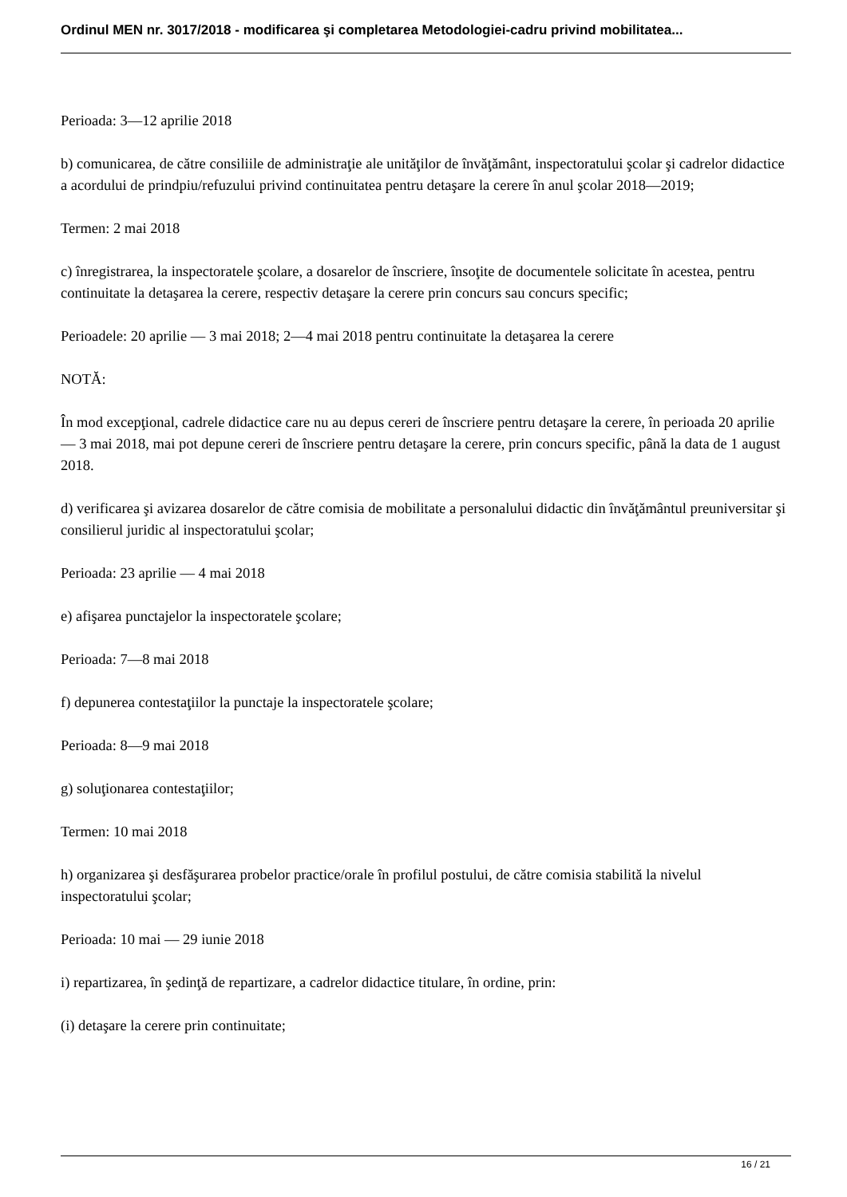Ordinul MEN nr. 3017/2018 - modificarea şi completarea Metodologiei-cadru privind mobilitatea...
Perioada: 3—12 aprilie 2018
b) comunicarea, de către consiliile de administraţie ale unităţilor de învăţământ, inspectoratului şcolar şi cadrelor didactice a acordului de prindpiu/refuzului privind continuitatea pentru detaşare la cerere în anul şcolar 2018—2019;
Termen: 2 mai 2018
c) înregistrarea, la inspectoratele şcolare, a dosarelor de înscriere, însoţite de documentele solicitate în acestea, pentru continuitate la detaşarea la cerere, respectiv detaşare la cerere prin concurs sau concurs specific;
Perioadele: 20 aprilie — 3 mai 2018; 2—4 mai 2018 pentru continuitate la detaşarea la cerere
NOTĂ:
În mod excepţional, cadrele didactice care nu au depus cereri de înscriere pentru detaşare la cerere, în perioada 20 aprilie — 3 mai 2018, mai pot depune cereri de înscriere pentru detaşare la cerere, prin concurs specific, până la data de 1 august 2018.
d) verificarea şi avizarea dosarelor de către comisia de mobilitate a personalului didactic din învăţământul preuniversitar şi consilierul juridic al inspectoratului şcolar;
Perioada: 23 aprilie — 4 mai 2018
e) afişarea punctajelor la inspectoratele şcolare;
Perioada: 7—8 mai 2018
f) depunerea contestaţiilor la punctaje la inspectoratele şcolare;
Perioada: 8—9 mai 2018
g) soluţionarea contestaţiilor;
Termen: 10 mai 2018
h) organizarea şi desfăşurarea probelor practice/orale în profilul postului, de către comisia stabilită la nivelul inspectoratului şcolar;
Perioada: 10 mai — 29 iunie 2018
i) repartizarea, în şedinţă de repartizare, a cadrelor didactice titulare, în ordine, prin:
(i) detaşare la cerere prin continuitate;
16 / 21